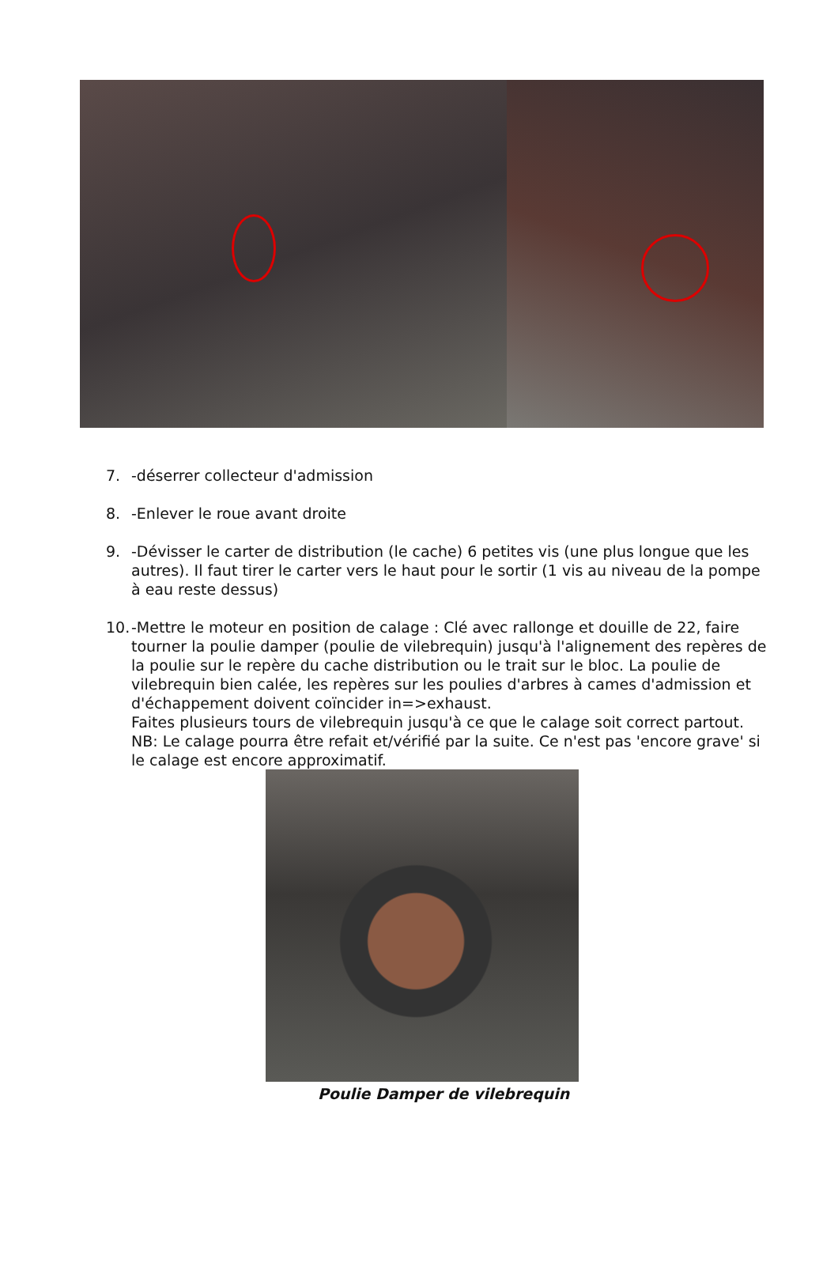7. -déserrer collecteur d'admission
8. -Enlever le roue avant droite
9. -Dévisser le carter de distribution (le cache) 6 petites vis (une plus longue que les autres). Il faut tirer le carter vers le haut pour le sortir (1 vis au niveau de la pompe à eau reste dessus)
10. -Mettre le moteur en position de calage : Clé avec rallonge et douille de 22, faire tourner la poulie damper (poulie de vilebrequin) jusqu'à l'alignement des repères de la poulie sur le repère du cache distribution ou le trait sur le bloc. La poulie de vilebrequin bien calée, les repères sur les poulies d'arbres à cames d'admission et d'échappement doivent coïncider in=>exhaust.
Faites plusieurs tours de vilebrequin jusqu'à ce que le calage soit correct partout.
NB: Le calage pourra être refait et/vérifié par la suite. Ce n'est pas 'encore grave' si le calage est encore approximatif.
Poulie Damper de vilebrequin